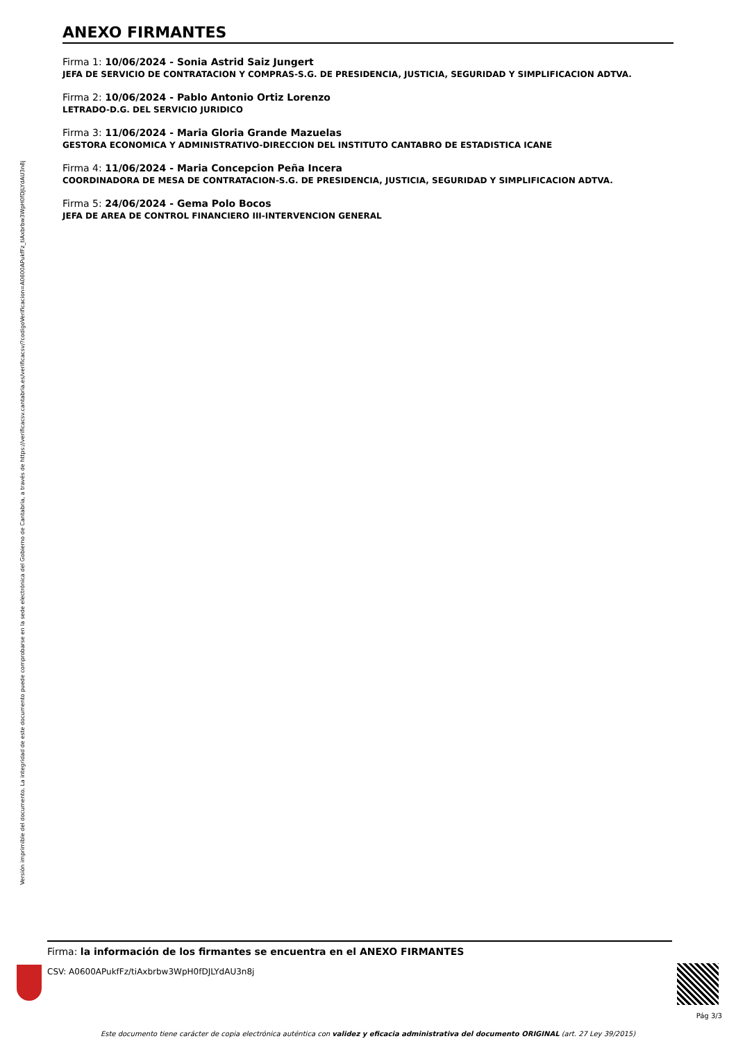Versión imprimible del documento. La integridad de este documento puede comprobarse en la sede electrónica del Gobierno de Cantabria, a través de https://verificacsv.cantabria.es/verificacsv/?codigoVerificacion=A0600APukfFz_tiAxbrbw3WpH0fDJLYdAU3n8j
ANEXO FIRMANTES
Firma 1: 10/06/2024 - Sonia Astrid Saiz Jungert
JEFA DE SERVICIO DE CONTRATACION Y COMPRAS-S.G. DE PRESIDENCIA, JUSTICIA, SEGURIDAD Y SIMPLIFICACION ADTVA.
Firma 2: 10/06/2024 - Pablo Antonio Ortiz Lorenzo
LETRADO-D.G. DEL SERVICIO JURIDICO
Firma 3: 11/06/2024 - Maria Gloria Grande Mazuelas
GESTORA ECONOMICA Y ADMINISTRATIVO-DIRECCION DEL INSTITUTO CANTABRO DE ESTADISTICA ICANE
Firma 4: 11/06/2024 - Maria Concepcion Peña Incera
COORDINADORA DE MESA DE CONTRATACION-S.G. DE PRESIDENCIA, JUSTICIA, SEGURIDAD Y SIMPLIFICACION ADTVA.
Firma 5: 24/06/2024 - Gema Polo Bocos
JEFA DE AREA DE CONTROL FINANCIERO III-INTERVENCION GENERAL
Firma: la información de los firmantes se encuentra en el ANEXO FIRMANTES
CSV: A0600APukfFz/tiAxbrbw3WpH0fDJLYdAU3n8j
Pág 3/3
Este documento tiene carácter de copia electrónica auténtica con validez y eficacia administrativa del documento ORIGINAL (art. 27 Ley 39/2015)